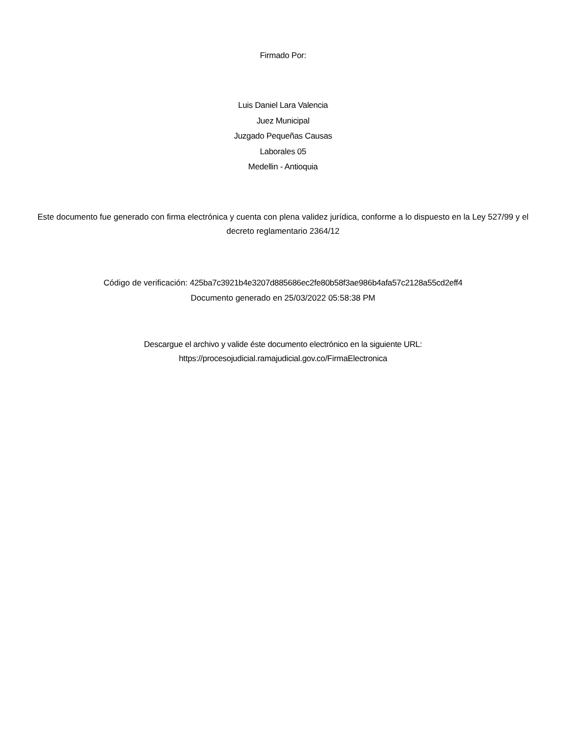Firmado Por:
Luis Daniel Lara Valencia
Juez Municipal
Juzgado Pequeñas Causas
Laborales 05
Medellin - Antioquia
Este documento fue generado con firma electrónica y cuenta con plena validez jurídica, conforme a lo dispuesto en la Ley 527/99 y el decreto reglamentario 2364/12
Código de verificación: 425ba7c3921b4e3207d885686ec2fe80b58f3ae986b4afa57c2128a55cd2eff4
Documento generado en 25/03/2022 05:58:38 PM
Descargue el archivo y valide éste documento electrónico en la siguiente URL:
https://procesojudicial.ramajudicial.gov.co/FirmaElectronica